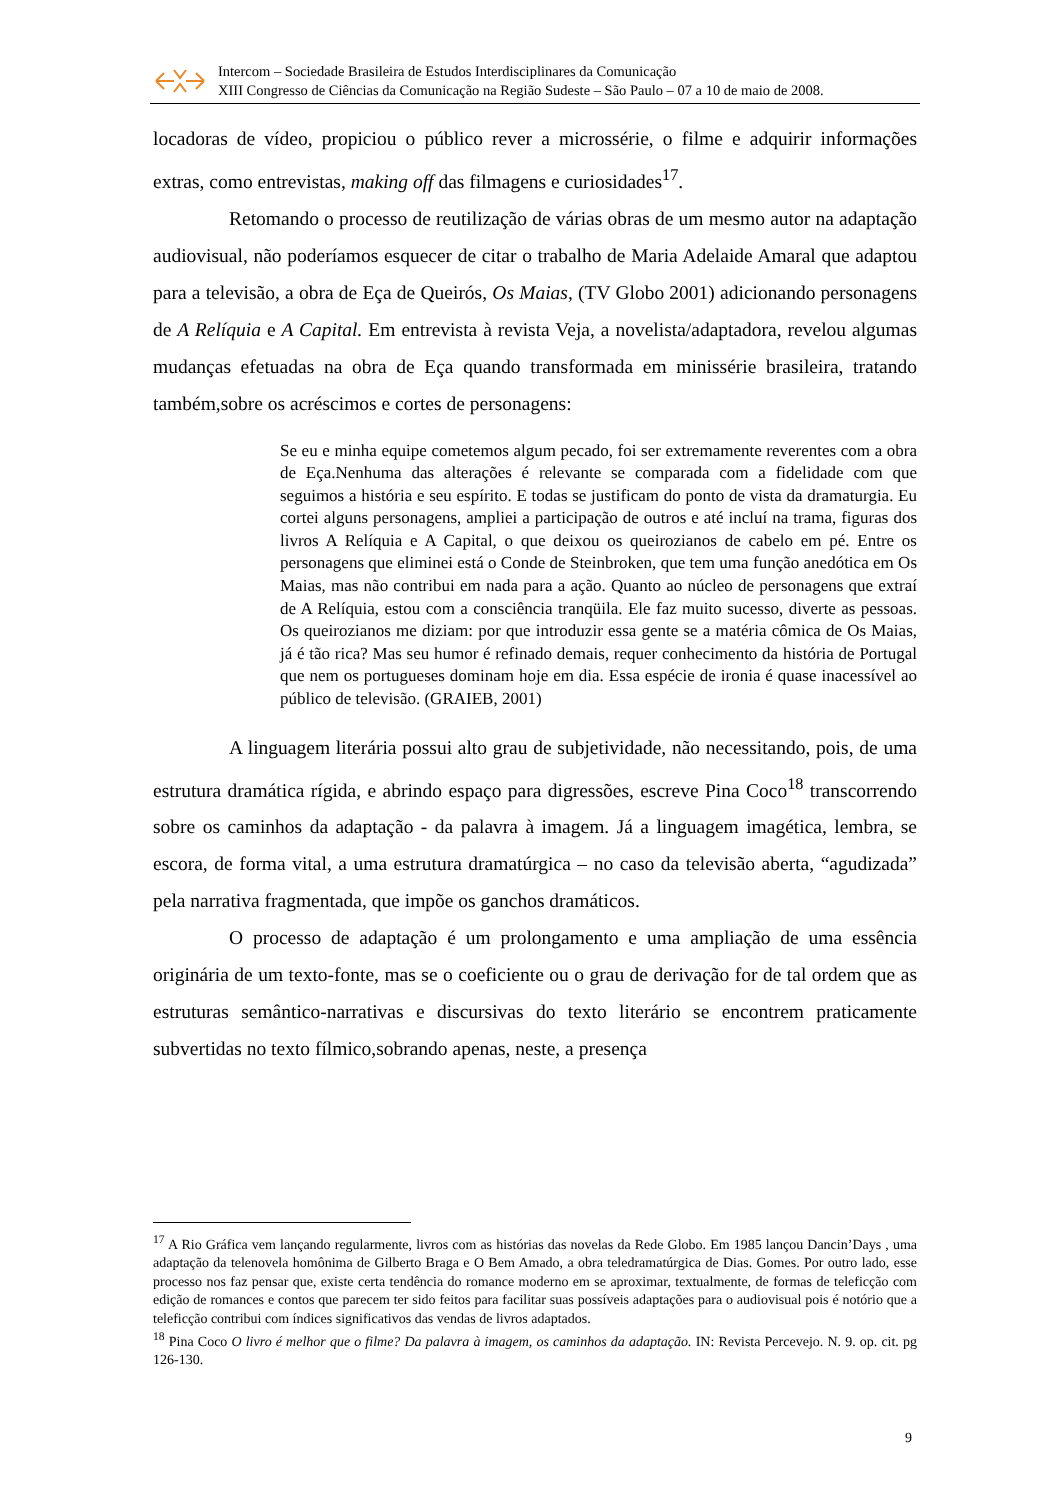Intercom – Sociedade Brasileira de Estudos Interdisciplinares da Comunicação
XIII Congresso de Ciências da Comunicação na Região Sudeste – São Paulo – 07 a 10 de maio de 2008.
locadoras de vídeo, propiciou o público rever a microssérie, o filme e adquirir informações extras, como entrevistas, making off das filmagens e curiosidades<sup>17</sup>.
Retomando o processo de reutilização de várias obras de um mesmo autor na adaptação audiovisual, não poderíamos esquecer de citar o trabalho de Maria Adelaide Amaral que adaptou para a televisão, a obra de Eça de Queirós, Os Maias, (TV Globo 2001) adicionando personagens de A Relíquia e A Capital. Em entrevista à revista Veja, a novelista/adaptadora, revelou algumas mudanças efetuadas na obra de Eça quando transformada em minissérie brasileira, tratando também,sobre os acréscimos e cortes de personagens:
Se eu e minha equipe cometemos algum pecado, foi ser extremamente reverentes com a obra de Eça.Nenhuma das alterações é relevante se comparada com a fidelidade com que seguimos a história e seu espírito. E todas se justificam do ponto de vista da dramaturgia. Eu cortei alguns personagens, ampliei a participação de outros e até incluí na trama, figuras dos livros A Relíquia e A Capital, o que deixou os queirozianos de cabelo em pé. Entre os personagens que eliminei está o Conde de Steinbroken, que tem uma função anedótica em Os Maias, mas não contribui em nada para a ação. Quanto ao núcleo de personagens que extraí de A Relíquia, estou com a consciência tranqüila. Ele faz muito sucesso, diverte as pessoas. Os queirozianos me diziam: por que introduzir essa gente se a matéria cômica de Os Maias, já é tão rica? Mas seu humor é refinado demais, requer conhecimento da história de Portugal que nem os portugueses dominam hoje em dia. Essa espécie de ironia é quase inacessível ao público de televisão. (GRAIEB, 2001)
A linguagem literária possui alto grau de subjetividade, não necessitando, pois, de uma estrutura dramática rígida, e abrindo espaço para digressões, escreve Pina Coco<sup>18</sup> transcorrendo sobre os caminhos da adaptação - da palavra à imagem. Já a linguagem imagética, lembra, se escora, de forma vital, a uma estrutura dramatúrgica – no caso da televisão aberta, “agudizada” pela narrativa fragmentada, que impõe os ganchos dramáticos.
O processo de adaptação é um prolongamento e uma ampliação de uma essência originária de um texto-fonte, mas se o coeficiente ou o grau de derivação for de tal ordem que as estruturas semântico-narrativas e discursivas do texto literário se encontrem praticamente subvertidas no texto fílmico,sobrando apenas, neste, a presença
<sup>17</sup> A Rio Gráfica vem lançando regularmente, livros com as histórias das novelas da Rede Globo. Em 1985 lançou Dancin’Days , uma adaptação da telenovela homônima de Gilberto Braga e O Bem Amado, a obra teledramatúrgica de Dias. Gomes. Por outro lado, esse processo nos faz pensar que, existe certa tendência do romance moderno em se aproximar, textualmente, de formas de teleficção com edição de romances e contos que parecem ter sido feitos para facilitar suas possíveis adaptações para o audiovisual pois é notório que a teleficção contribui com índices significativos das vendas de livros adaptados.
<sup>18</sup> Pina Coco O livro é melhor que o filme? Da palavra à imagem, os caminhos da adaptação. IN: Revista Percevejo. N. 9. op. cit. pg 126-130.
9